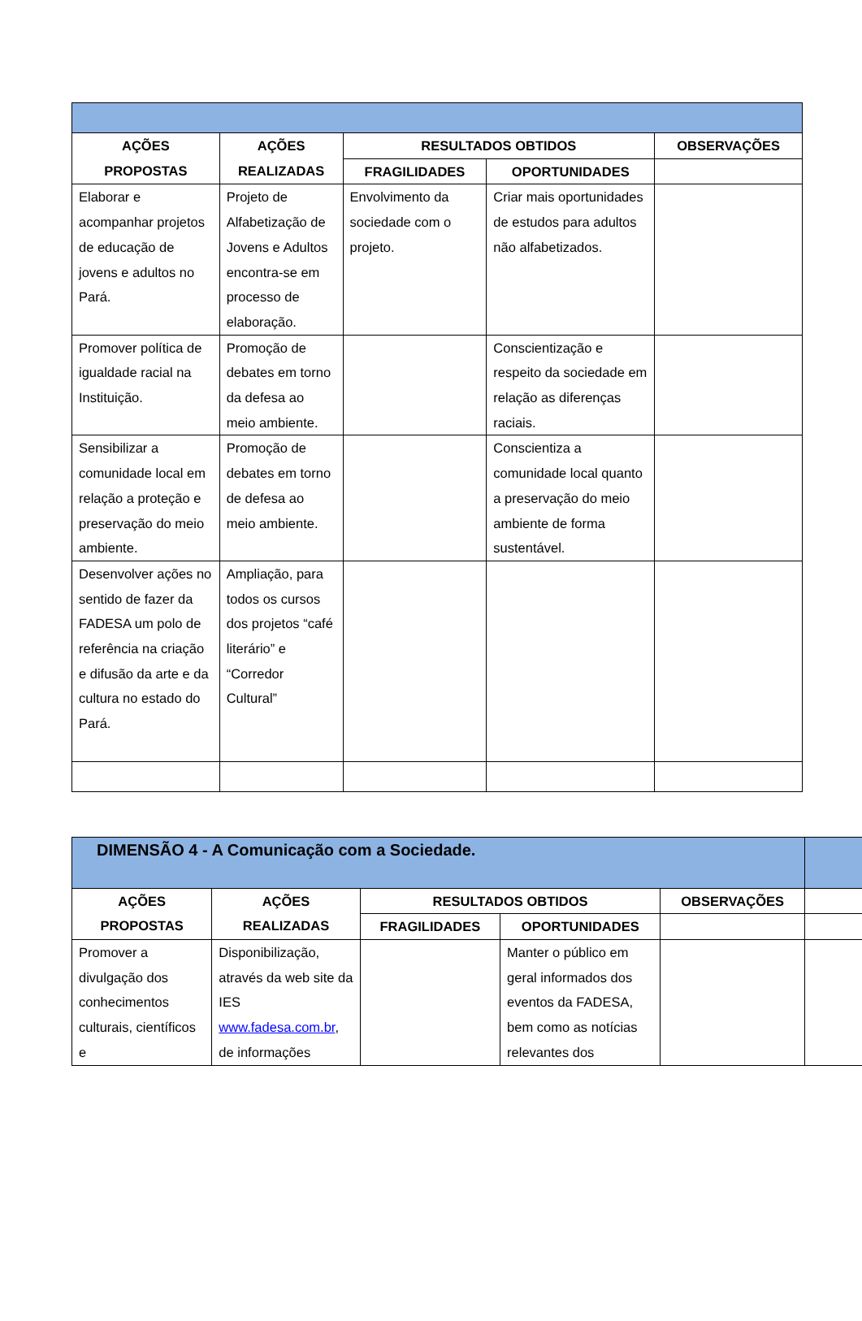| AÇÕES PROPOSTAS | AÇÕES REALIZADAS | RESULTADOS OBTIDOS | | OBSERVAÇÕES |
| --- | --- | --- | --- | --- |
| | | FRAGILIDADES | OPORTUNIDADES | |
| Elaborar e acompanhar projetos de educação de jovens e adultos no Pará. | Projeto de Alfabetização de Jovens e Adultos encontra-se em processo de elaboração. | Envolvimento da sociedade com o projeto. | Criar mais oportunidades de estudos para adultos não alfabetizados. | |
| Promover política de igualdade racial na Instituição. | Promoção de debates em torno da defesa ao meio ambiente. | | Conscientização e respeito da sociedade em relação as diferenças raciais. | |
| Sensibilizar a comunidade local em relação a proteção e preservação do meio ambiente. | Promoção de debates em torno de defesa ao meio ambiente. | | Conscientiza a comunidade local quanto a preservação do meio ambiente de forma sustentável. | |
| Desenvolver ações no sentido de fazer da FADESA um polo de referência na criação e difusão da arte e da cultura no estado do Pará. | Ampliação, para todos os cursos dos projetos “café literário” e “Corredor Cultural” | | | |
| DIMENSÃO 4 - A Comunicação com a Sociedade. | | | | | |
| AÇÕES PROPOSTAS | AÇÕES REALIZADAS | RESULTADOS OBTIDOS | | OBSERVAÇÕES | |
| | | FRAGILIDADES | OPORTUNIDADES | | |
| Promover a divulgação dos conhecimentos culturais, científicos e | Disponibilização, através da web site da IES www.fadesa.com.br , de informações | | Manter o público em geral informados dos eventos da FADESA, bem como as notícias relevantes dos | | |